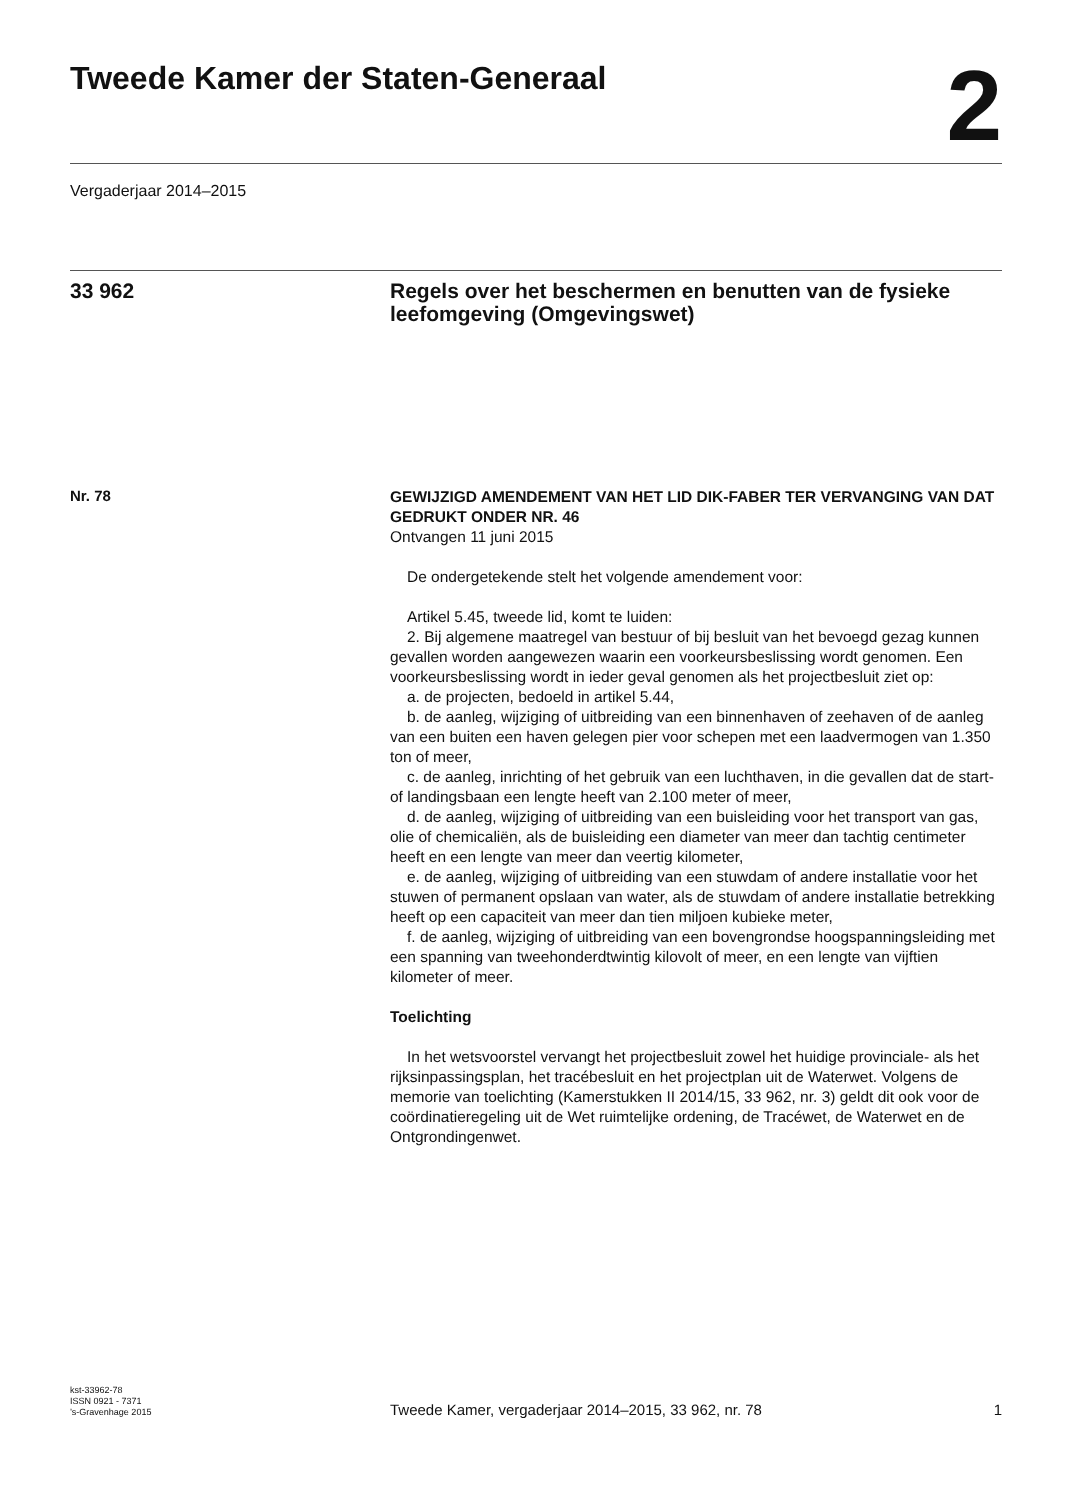Tweede Kamer der Staten-Generaal
2
Vergaderjaar 2014–2015
33 962
Regels over het beschermen en benutten van de fysieke leefomgeving (Omgevingswet)
Nr. 78
GEWIJZIGD AMENDEMENT VAN HET LID DIK-FABER TER VERVANGING VAN DAT GEDRUKT ONDER NR. 46
Ontvangen 11 juni 2015
De ondergetekende stelt het volgende amendement voor:
Artikel 5.45, tweede lid, komt te luiden:
2. Bij algemene maatregel van bestuur of bij besluit van het bevoegd gezag kunnen gevallen worden aangewezen waarin een voorkeursbeslissing wordt genomen. Een voorkeursbeslissing wordt in ieder geval genomen als het projectbesluit ziet op:
a. de projecten, bedoeld in artikel 5.44,
b. de aanleg, wijziging of uitbreiding van een binnenhaven of zeehaven of de aanleg van een buiten een haven gelegen pier voor schepen met een laadvermogen van 1.350 ton of meer,
c. de aanleg, inrichting of het gebruik van een luchthaven, in die gevallen dat de start- of landingsbaan een lengte heeft van 2.100 meter of meer,
d. de aanleg, wijziging of uitbreiding van een buisleiding voor het transport van gas, olie of chemicaliën, als de buisleiding een diameter van meer dan tachtig centimeter heeft en een lengte van meer dan veertig kilometer,
e. de aanleg, wijziging of uitbreiding van een stuwdam of andere installatie voor het stuwen of permanent opslaan van water, als de stuwdam of andere installatie betrekking heeft op een capaciteit van meer dan tien miljoen kubieke meter,
f. de aanleg, wijziging of uitbreiding van een bovengrondse hoogspanningsleiding met een spanning van tweehonderdtwintig kilovolt of meer, en een lengte van vijftien kilometer of meer.
Toelichting
In het wetsvoorstel vervangt het projectbesluit zowel het huidige provinciale- als het rijksinpassingsplan, het tracébesluit en het projectplan uit de Waterwet. Volgens de memorie van toelichting (Kamerstukken II 2014/15, 33 962, nr. 3) geldt dit ook voor de coördinatieregeling uit de Wet ruimtelijke ordening, de Tracéwet, de Waterwet en de Ontgrondingenwet.
kst-33962-78
ISSN 0921 - 7371
’s-Gravenhage 2015
Tweede Kamer, vergaderjaar 2014–2015, 33 962, nr. 78
1